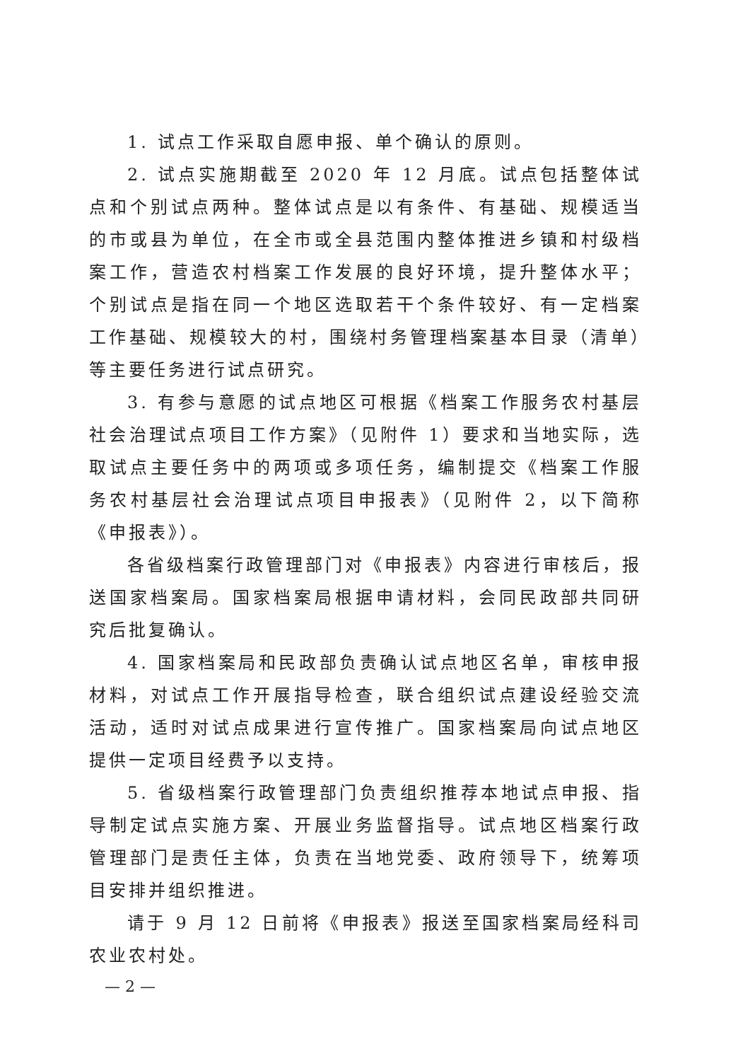1. 试点工作采取自愿申报、单个确认的原则。
2. 试点实施期截至 2020 年 12 月底。试点包括整体试点和个别试点两种。整体试点是以有条件、有基础、规模适当的市或县为单位，在全市或全县范围内整体推进乡镇和村级档案工作，营造农村档案工作发展的良好环境，提升整体水平；个别试点是指在同一个地区选取若干个条件较好、有一定档案工作基础、规模较大的村，围绕村务管理档案基本目录（清单）等主要任务进行试点研究。
3. 有参与意愿的试点地区可根据《档案工作服务农村基层社会治理试点项目工作方案》（见附件 1）要求和当地实际，选取试点主要任务中的两项或多项任务，编制提交《档案工作服务农村基层社会治理试点项目申报表》（见附件 2，以下简称《申报表》）。
各省级档案行政管理部门对《申报表》内容进行审核后，报送国家档案局。国家档案局根据申请材料，会同民政部共同研究后批复确认。
4. 国家档案局和民政部负责确认试点地区名单，审核申报材料，对试点工作开展指导检查，联合组织试点建设经验交流活动，适时对试点成果进行宣传推广。国家档案局向试点地区提供一定项目经费予以支持。
5. 省级档案行政管理部门负责组织推荐本地试点申报、指导制定试点实施方案、开展业务监督指导。试点地区档案行政管理部门是责任主体，负责在当地党委、政府领导下，统筹项目安排并组织推进。
请于 9 月 12 日前将《申报表》报送至国家档案局经科司农业农村处。
— 2 —